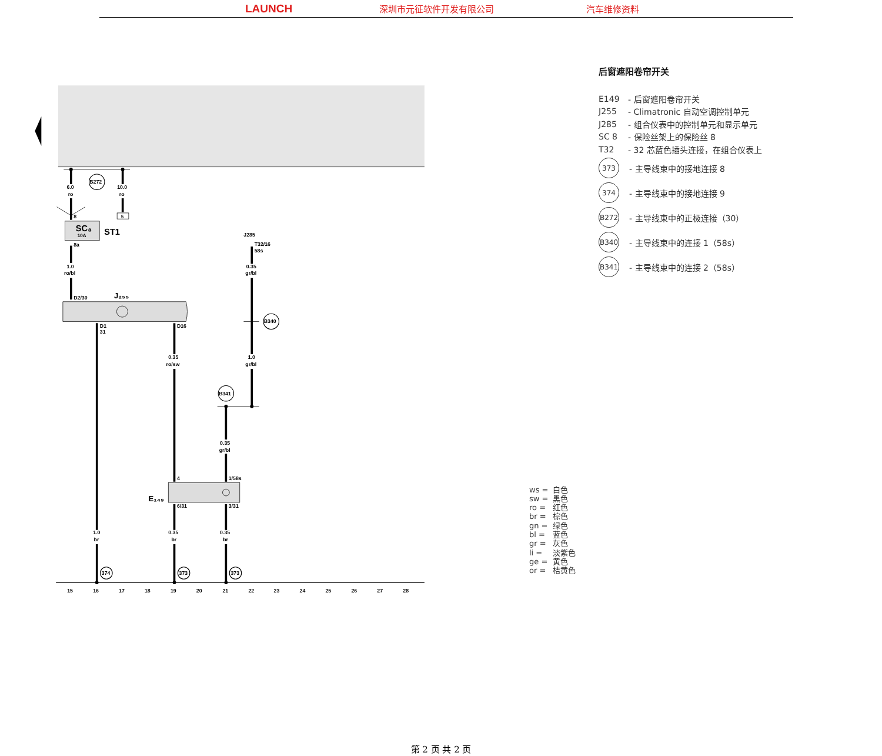LAUNCH 深圳市元征软件开发有限公司 汽车维修资料
5
B272
6.0
ro
10.0
ro
8
SC₈
10A
ST1
8a
1.0
ro/bl
D2/30
J₂₅₅
D1
31
D16
J285
T32/16
58s
0.35
gr/bl
B340
0.35
ro/sw
1.0
gr/bl
B341
0.35
gr/bl
4
1/58s
E₁₄₉
6/31
3/31
1.0
br
0.35
br
0.35
br
374
373
373
15
16
17
18
19
20
21
22
23
24
25
26
27
28
后窗遮阳卷帘开关
E149 - 后窗遮阳卷帘开关
J255 - Climatronic 自动空调控制单元
J285 - 组合仪表中的控制单元和显示单元
SC 8 - 保险丝架上的保险丝 8
T32 - 32 芯蓝色插头连接，在组合仪表上
373 - 主导线束中的接地连接 8
374 - 主导线束中的接地连接 9
B272 - 主导线束中的正极连接（30）
B340 - 主导线束中的连接 1（58s）
B341 - 主导线束中的连接 2（58s）
ws = 白色
sw = 黑色
ro = 红色
br = 棕色
gn = 绿色
bl = 蓝色
gr = 灰色
li = 淡紫色
ge = 黄色
or = 桔黄色
第 2 页 共 2 页